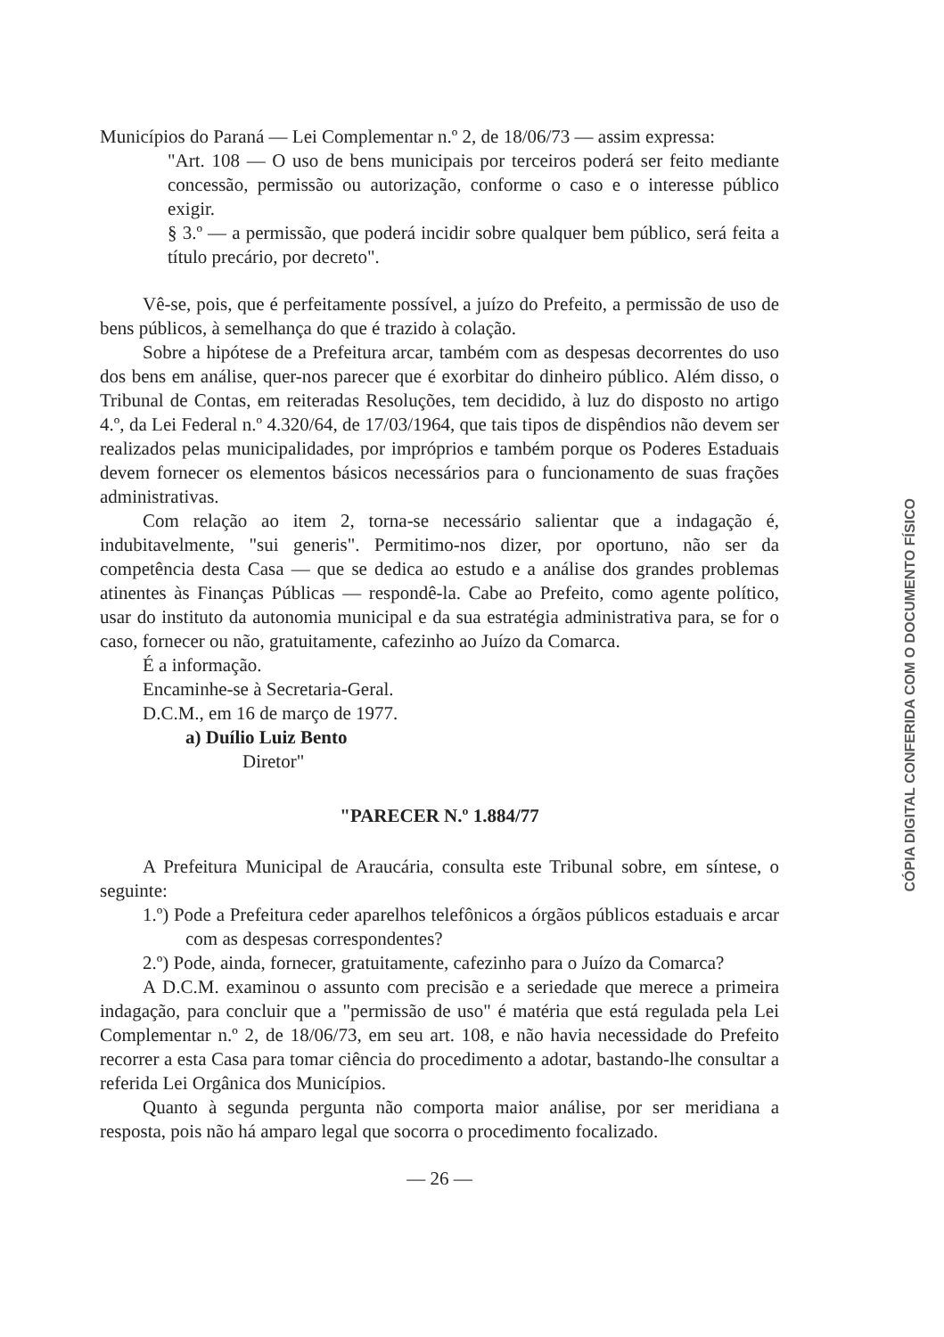Municípios do Paraná — Lei Complementar n.º 2, de 18/06/73 — assim expressa:
"Art. 108 — O uso de bens municipais por terceiros poderá ser feito mediante concessão, permissão ou autorização, conforme o caso e o interesse público exigir.
§ 3.º — a permissão, que poderá incidir sobre qualquer bem público, será feita a título precário, por decreto".
Vê-se, pois, que é perfeitamente possível, a juízo do Prefeito, a permissão de uso de bens públicos, à semelhança do que é trazido à colação.
Sobre a hipótese de a Prefeitura arcar, também com as despesas decorrentes do uso dos bens em análise, quer-nos parecer que é exorbitar do dinheiro público. Além disso, o Tribunal de Contas, em reiteradas Resoluções, tem decidido, à luz do disposto no artigo 4.º, da Lei Federal n.º 4.320/64, de 17/03/1964, que tais tipos de dispêndios não devem ser realizados pelas municipalidades, por impróprios e também porque os Poderes Estaduais devem fornecer os elementos básicos necessários para o funcionamento de suas frações administrativas.
Com relação ao item 2, torna-se necessário salientar que a indagação é, indubitavelmente, "sui generis". Permitimo-nos dizer, por oportuno, não ser da competência desta Casa — que se dedica ao estudo e a análise dos grandes problemas atinentes às Finanças Públicas — respondê-la. Cabe ao Prefeito, como agente político, usar do instituto da autonomia municipal e da sua estratégia administrativa para, se for o caso, fornecer ou não, gratuitamente, cafezinho ao Juízo da Comarca.
É a informação.
Encaminhe-se à Secretaria-Geral.
D.C.M., em 16 de março de 1977.
a) Duílio Luiz Bento
Diretor"
"PARECER N.º 1.884/77
A Prefeitura Municipal de Araucária, consulta este Tribunal sobre, em síntese, o seguinte:
1.º) Pode a Prefeitura ceder aparelhos telefônicos a órgãos públicos estaduais e arcar com as despesas correspondentes?
2.º) Pode, ainda, fornecer, gratuitamente, cafezinho para o Juízo da Comarca?
A D.C.M. examinou o assunto com precisão e a seriedade que merece a primeira indagação, para concluir que a "permissão de uso" é matéria que está regulada pela Lei Complementar n.º 2, de 18/06/73, em seu art. 108, e não havia necessidade do Prefeito recorrer a esta Casa para tomar ciência do procedimento a adotar, bastando-lhe consultar a referida Lei Orgânica dos Municípios.
Quanto à segunda pergunta não comporta maior análise, por ser meridiana a resposta, pois não há amparo legal que socorra o procedimento focalizado.
— 26 —
CÓPIA DIGITAL CONFERIDA COM O DOCUMENTO FÍSICO